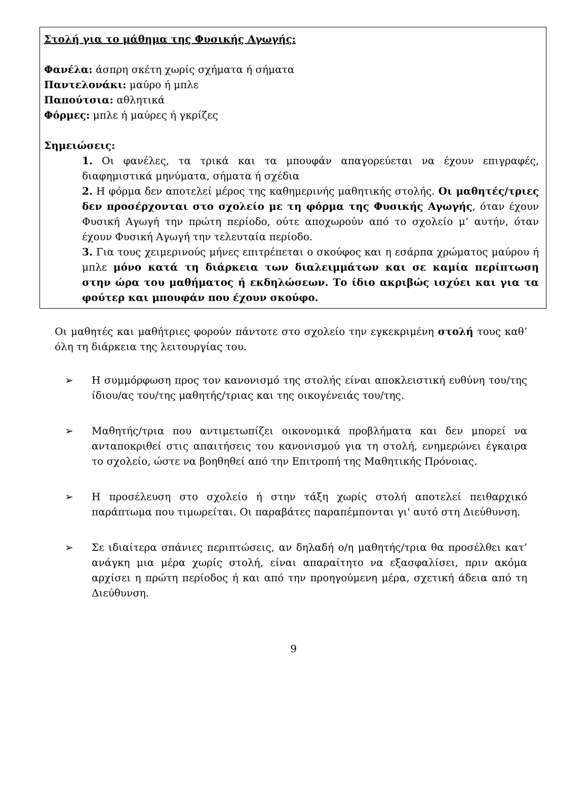Στολή για το μάθημα της Φυσικής Αγωγής:
Φανέλα: άσπρη σκέτη χωρίς σχήματα ή σήματα
Παντελονάκι: μαύρο ή μπλε
Παπούτσια: αθλητικά
Φόρμες: μπλε ή μαύρες ή γκρίζες
Σημειώσεις:
1. Οι φανέλες, τα τρικά και τα μπουφάν απαγορεύεται να έχουν επιγραφές, διαφημιστικά μηνύματα, σήματα ή σχέδια
2. Η φόρμα δεν αποτελεί μέρος της καθημερινής μαθητικής στολής. Οι μαθητές/τριες δεν προσέρχονται στο σχολείο με τη φόρμα της Φυσικής Αγωγής, όταν έχουν Φυσική Αγωγή την πρώτη περίοδο, ούτε αποχωρούν από το σχολείο μ’ αυτήν, όταν έχουν Φυσική Αγωγή την τελευταία περίοδο.
3. Για τους χειμερινούς μήνες επιτρέπεται ο σκούφος και η εσάρπα χρώματος μαύρου ή μπλε μόνο κατά τη διάρκεια των διαλειμμάτων και σε καμία περίπτωση στην ώρα του μαθήματος ή εκδηλώσεων. Το ίδιο ακριβώς ισχύει και για τα φούτερ και μπουφάν που έχουν σκούφο.
Οι μαθητές και μαθήτριες φορούν πάντοτε στο σχολείο την εγκεκριμένη στολή τους καθ’ όλη τη διάρκεια της λειτουργίας του.
➢ Η συμμόρφωση προς τον κανονισμό της στολής είναι αποκλειστική ευθύνη του/της ίδιου/ας του/της μαθητής/τριας και της οικογένειάς του/της.
➢ Μαθητής/τρια που αντιμετωπίζει οικονομικά προβλήματα και δεν μπορεί να ανταποκριθεί στις απαιτήσεις του κανονισμού για τη στολή, ενημερώνει έγκαιρα το σχολείο, ώστε να βοηθηθεί από την Επιτροπή της Μαθητικής Πρόνοιας.
➢ Η προσέλευση στο σχολείο ή στην τάξη χωρίς στολή αποτελεί πειθαρχικό παράπτωμα που τιμωρείται. Οι παραβάτες παραπέμπονται γι' αυτό στη Διεύθυνση.
➢ Σε ιδιαίτερα σπάνιες περιπτώσεις, αν δηλαδή ο/η μαθητής/τρια θα προσέλθει κατ’ ανάγκη μια μέρα χωρίς στολή, είναι απαραίτητο να εξασφαλίσει, πριν ακόμα αρχίσει η πρώτη περίοδος ή και από την προηγούμενη μέρα, σχετική άδεια από τη Διεύθυνση.
9